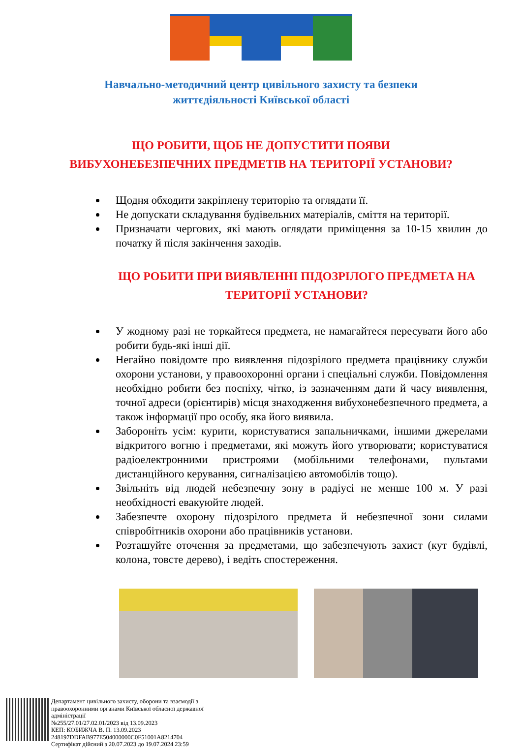Навчально-методичний центр цивільного захисту та безпеки
життєдіяльності Київської області
ЩО РОБИТИ, ЩОБ НЕ ДОПУСТИТИ ПОЯВИ
ВИБУХОНЕБЕЗПЕЧНИХ ПРЕДМЕТІВ НА ТЕРИТОРІЇ УСТАНОВИ?
Щодня обходити закріплену територію та оглядати її.
Не допускати складування будівельних матеріалів, сміття на території.
Призначати чергових, які мають оглядати приміщення за 10-15 хвилин до початку й після закінчення заходів.
ЩО РОБИТИ ПРИ ВИЯВЛЕННІ ПІДОЗРІЛОГО ПРЕДМЕТА НА ТЕРИТОРІЇ УСТАНОВИ?
У жодному разі не торкайтеся предмета, не намагайтеся пересувати його або робити будь-які інші дії.
Негайно повідомте про виявлення підозрілого предмета працівнику служби охорони установи, у правоохоронні органи і спеціальні служби. Повідомлення необхідно робити без поспіху, чітко, із зазначенням дати й часу виявлення, точної адреси (орієнтирів) місця знаходження вибухонебезпечного предмета, а також інформації про особу, яка його виявила.
Забороніть усім: курити, користуватися запальничками, іншими джерелами відкритого вогню і предметами, які можуть його утворювати; користуватися радіоелектронними пристроями (мобільними телефонами, пультами дистанційного керування, сигналізацією автомобілів тощо).
Звільніть від людей небезпечну зону в радіусі не менше 100 м. У разі необхідності евакуюйте людей.
Забезпечте охорону підозрілого предмета й небезпечної зони силами співробітників охорони або працівників установи.
Розташуйте оточення за предметами, що забезпечують захист (кут будівлі, колона, товсте дерево), і ведіть спостереження.
Департамент цивільного захисту, оборони та взаємодії з
правоохоронними органами Київської обласної державної
адміністрації
№255/27.01/27.02.01/2023 від 13.09.2023
КЕП: КОБИЖЧА В. П. 13.09.2023
248197DDFAB977E504000000C0F51001A8214704
Сертифікат дійсний з 20.07.2023 до 19.07.2024 23:59